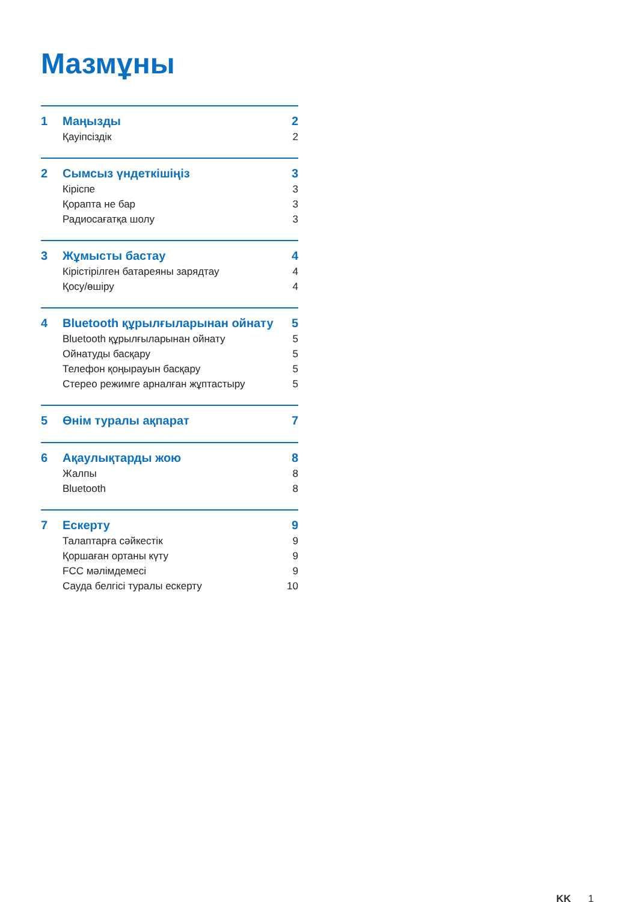Мазмұны
1 Маңызды 2
Қауіпсіздік 2
2 Сымсыз үндеткішіңіз 3
Кіріспе 3
Қорапта не бар 3
Радиосағатқа шолу 3
3 Жұмысты бастау 4
Кірістірілген батареяны зарядтау 4
Қосу/өшіру 4
4 Bluetooth құрылғыларынан ойнату 5
Bluetooth құрылғыларынан ойнату 5
Ойнатуды басқару 5
Телефон қоңырауын басқару 5
Стерео режимге арналған жұптастыру 5
5 Өнім туралы ақпарат 7
6 Ақаулықтарды жою 8
Жалпы 8
Bluetooth 8
7 Ескерту 9
Талаптарға сәйкестік 9
Қоршаған ортаны күту 9
FCC мәлімдемесі 9
Сауда белгісі туралы ескерту 10
KK 1